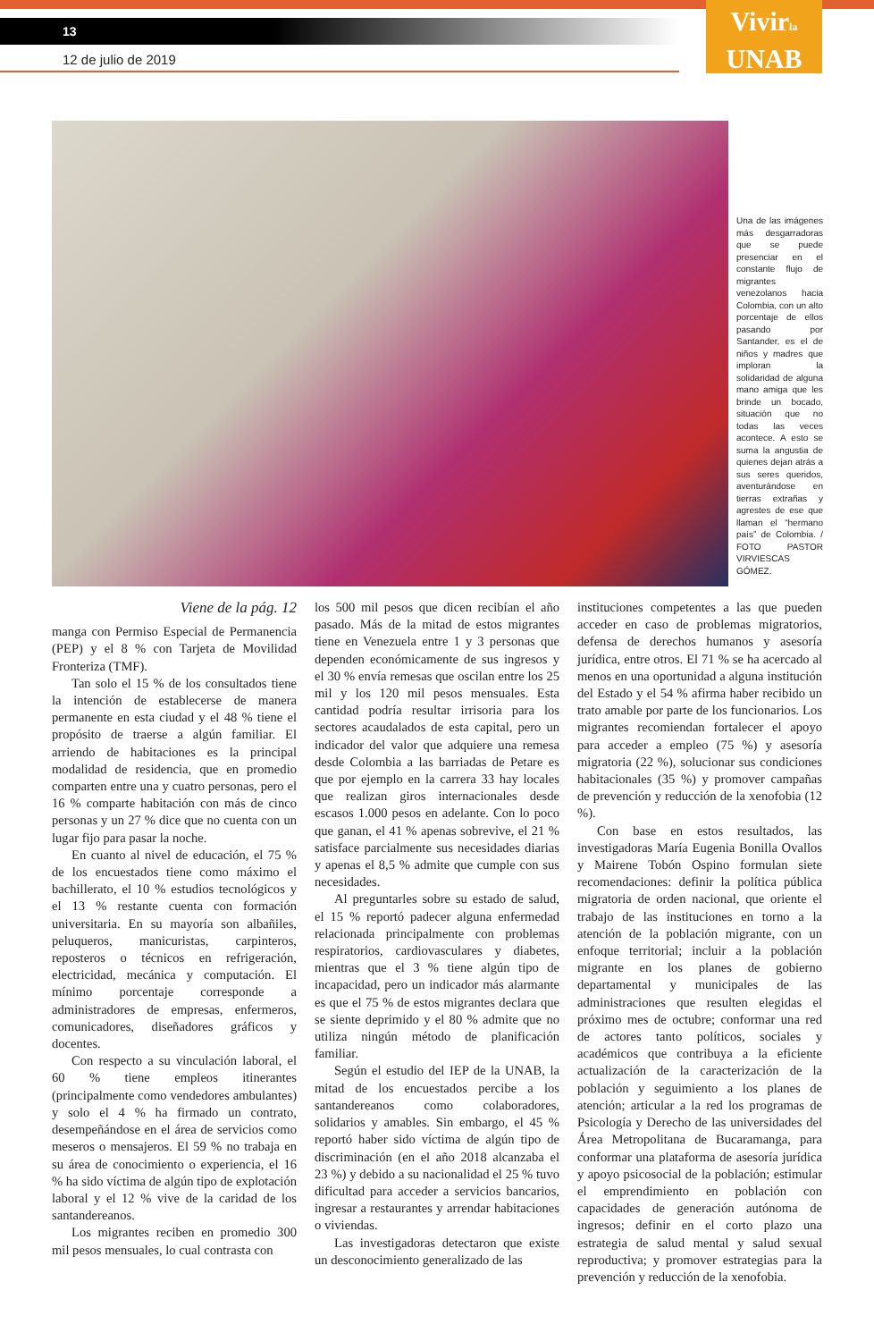13
12 de julio de 2019
Vivirla
UNAB
Una de las imágenes más desgarradoras que se puede presenciar en el constante flujo de migrantes venezolanos hacia Colombia, con un alto porcentaje de ellos pasando por Santander, es el de niños y madres que imploran la solidaridad de alguna mano amiga que les brinde un bocado, situación que no todas las veces acontece. A esto se suma la angustia de quienes dejan atrás a sus seres queridos, aventurándose en tierras extrañas y agrestes de ese que llaman el “hermano país” de Colombia. / FOTO PASTOR VIRVIESCAS GÓMEZ.
Viene de la pág. 12
manga con Permiso Especial de Permanencia (PEP) y el 8 % con Tarjeta de Movilidad Fronteriza (TMF).
Tan solo el 15 % de los consultados tiene la intención de establecerse de manera permanente en esta ciudad y el 48 % tiene el propósito de traerse a algún familiar. El arriendo de habitaciones es la principal modalidad de residencia, que en promedio comparten entre una y cuatro personas, pero el 16 % comparte habitación con más de cinco personas y un 27 % dice que no cuenta con un lugar fijo para pasar la noche.
En cuanto al nivel de educación, el 75 % de los encuestados tiene como máximo el bachillerato, el 10 % estudios tecnológicos y el 13 % restante cuenta con formación universitaria. En su mayoría son albañiles, peluqueros, manicuristas, carpinteros, reposteros o técnicos en refrigeración, electricidad, mecánica y computación. El mínimo porcentaje corresponde a administradores de empresas, enfermeros, comunicadores, diseñadores gráficos y docentes.
Con respecto a su vinculación laboral, el 60 % tiene empleos itinerantes (principalmente como vendedores ambulantes) y solo el 4 % ha firmado un contrato, desempeñándose en el área de servicios como meseros o mensajeros. El 59 % no trabaja en su área de conocimiento o experiencia, el 16 % ha sido víctima de algún tipo de explotación laboral y el 12 % vive de la caridad de los santandereanos.
Los migrantes reciben en promedio 300 mil pesos mensuales, lo cual contrasta con
los 500 mil pesos que dicen recibían el año pasado. Más de la mitad de estos migrantes tiene en Venezuela entre 1 y 3 personas que dependen económicamente de sus ingresos y el 30 % envía remesas que oscilan entre los 25 mil y los 120 mil pesos mensuales. Esta cantidad podría resultar irrisoria para los sectores acaudalados de esta capital, pero un indicador del valor que adquiere una remesa desde Colombia a las barriadas de Petare es que por ejemplo en la carrera 33 hay locales que realizan giros internacionales desde escasos 1.000 pesos en adelante. Con lo poco que ganan, el 41 % apenas sobrevive, el 21 % satisface parcialmente sus necesidades diarias y apenas el 8,5 % admite que cumple con sus necesidades.
Al preguntarles sobre su estado de salud, el 15 % reportó padecer alguna enfermedad relacionada principalmente con problemas respiratorios, cardiovasculares y diabetes, mientras que el 3 % tiene algún tipo de incapacidad, pero un indicador más alarmante es que el 75 % de estos migrantes declara que se siente deprimido y el 80 % admite que no utiliza ningún método de planificación familiar.
Según el estudio del IEP de la UNAB, la mitad de los encuestados percibe a los santandereanos como colaboradores, solidarios y amables. Sin embargo, el 45 % reportó haber sido víctima de algún tipo de discriminación (en el año 2018 alcanzaba el 23 %) y debido a su nacionalidad el 25 % tuvo dificultad para acceder a servicios bancarios, ingresar a restaurantes y arrendar habitaciones o viviendas.
Las investigadoras detectaron que existe un desconocimiento generalizado de las
instituciones competentes a las que pueden acceder en caso de problemas migratorios, defensa de derechos humanos y asesoría jurídica, entre otros. El 71 % se ha acercado al menos en una oportunidad a alguna institución del Estado y el 54 % afirma haber recibido un trato amable por parte de los funcionarios. Los migrantes recomiendan fortalecer el apoyo para acceder a empleo (75 %) y asesoría migratoria (22 %), solucionar sus condiciones habitacionales (35 %) y promover campañas de prevención y reducción de la xenofobia (12 %).
Con base en estos resultados, las investigadoras María Eugenia Bonilla Ovallos y Mairene Tobón Ospino formulan siete recomendaciones: definir la política pública migratoria de orden nacional, que oriente el trabajo de las instituciones en torno a la atención de la población migrante, con un enfoque territorial; incluir a la población migrante en los planes de gobierno departamental y municipales de las administraciones que resulten elegidas el próximo mes de octubre; conformar una red de actores tanto políticos, sociales y académicos que contribuya a la eficiente actualización de la caracterización de la población y seguimiento a los planes de atención; articular a la red los programas de Psicología y Derecho de las universidades del Área Metropolitana de Bucaramanga, para conformar una plataforma de asesoría jurídica y apoyo psicosocial de la población; estimular el emprendimiento en población con capacidades de generación autónoma de ingresos; definir en el corto plazo una estrategia de salud mental y salud sexual reproductiva; y promover estrategias para la prevención y reducción de la xenofobia.